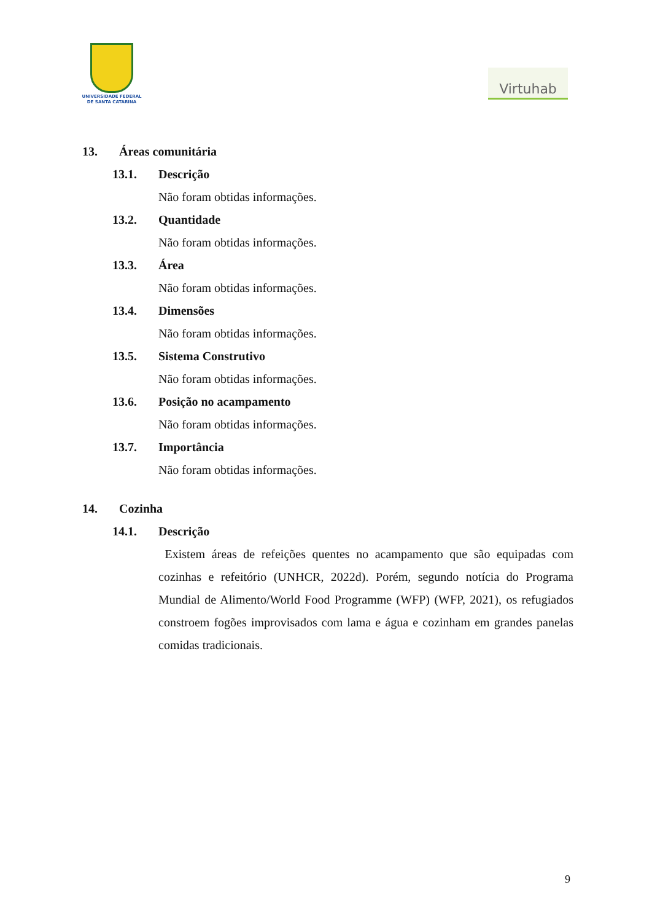UNIVERSIDADE FEDERAL
DE SANTA CATARINA
Virtuhab
13. Áreas comunitária
13.1. Descrição
Não foram obtidas informações.
13.2. Quantidade
Não foram obtidas informações.
13.3. Área
Não foram obtidas informações.
13.4. Dimensões
Não foram obtidas informações.
13.5. Sistema Construtivo
Não foram obtidas informações.
13.6. Posição no acampamento
Não foram obtidas informações.
13.7. Importância
Não foram obtidas informações.
14. Cozinha
14.1. Descrição
Existem áreas de refeições quentes no acampamento que são equipadas com cozinhas e refeitório (UNHCR, 2022d). Porém, segundo notícia do Programa Mundial de Alimento/World Food Programme (WFP) (WFP, 2021), os refugiados constroem fogões improvisados com lama e água e cozinham em grandes panelas comidas tradicionais.
9